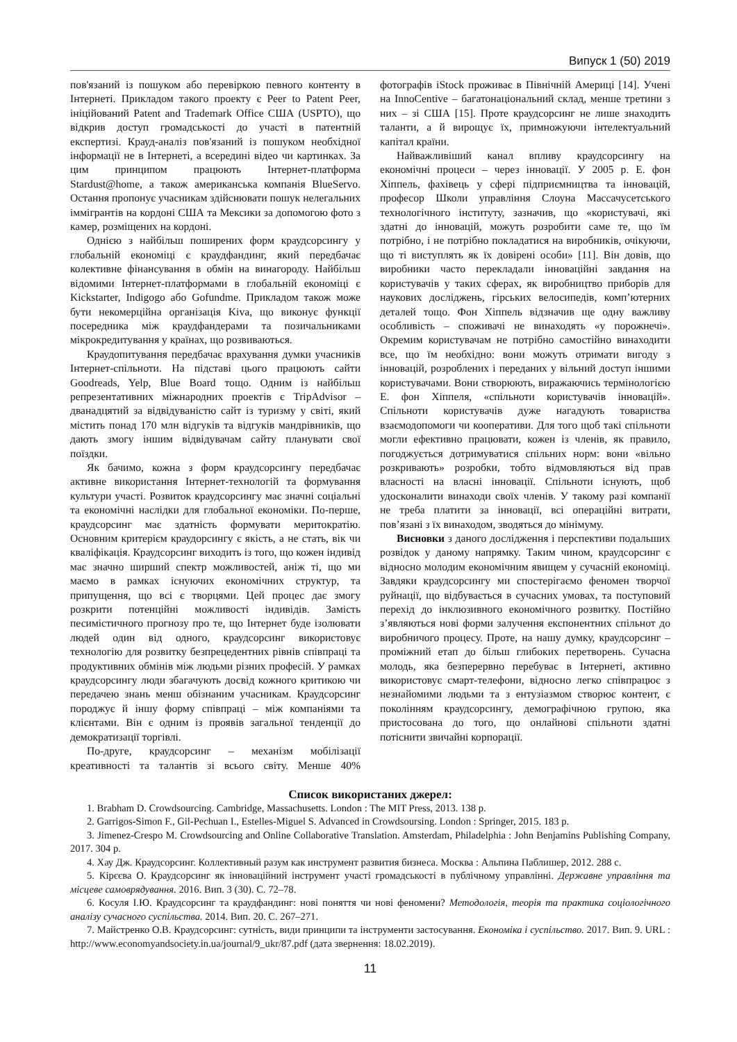Випуск 1 (50) 2019
пов'язаний із пошуком або перевіркою певного контенту в Інтернеті. Прикладом такого проекту є Peer to Patent Peer, ініційований Patent and Trademark Office США (USPTO), що відкрив доступ громадськості до участі в патентній експертизі. Крауд-аналіз пов'язаний із пошуком необхідної інформації не в Інтернеті, а всередині відео чи картинках. За цим принципом працюють Інтернет-платформа Stardust@home, а також американська компанія BlueServo. Остання пропонує учасникам здійснювати пошук нелегальних іммігрантів на кордоні США та Мексики за допомогою фото з камер, розміщених на кордоні.
Однією з найбільш поширених форм краудсорсингу у глобальній економіці є краудфандинг, який передбачає колективне фінансування в обмін на винагороду. Найбільш відомими Інтернет-платформами в глобальній економіці є Kickstarter, Indigogo або Gofundme. Прикладом також може бути некомерційна організація Kiva, що виконує функції посередника між краудфандерами та позичальниками мікрокредитування у країнах, що розвиваються.
Краудопитування передбачає врахування думки учасників Інтернет-спільноти. На підставі цього працюють сайти Goodreads, Yelp, Blue Board тощо. Одним із найбільш репрезентативних міжнародних проектів є TripAdvisor – дванадцятий за відвідуваністю сайт із туризму у світі, який містить понад 170 млн відгуків та відгуків мандрівників, що дають змогу іншим відвідувачам сайту планувати свої поїздки.
Як бачимо, кожна з форм краудсорсингу передбачає активне використання Інтернет-технологій та формування культури участі. Розвиток краудсорсингу має значні соціальні та економічні наслідки для глобальної економіки. По-перше, краудсорсинг має здатність формувати меритократію. Основним критерієм краудорсингу є якість, а не стать, вік чи кваліфікація. Краудсорсинг виходить із того, що кожен індивід має значно ширший спектр можливостей, аніж ті, що ми маємо в рамках існуючих економічних структур, та припущення, що всі є творцями. Цей процес дає змогу розкрити потенційні можливості індивідів. Замість песимістичного прогнозу про те, що Інтернет буде ізолювати людей один від одного, краудсорсинг використовує технологію для розвитку безпрецедентних рівнів співпраці та продуктивних обмінів між людьми різних професій. У рамках краудсорсингу люди збагачують досвід кожного критикою чи передачею знань менш обізнаним учасникам. Краудсорсинг породжує й іншу форму співпраці – між компаніями та клієнтами. Він є одним із проявів загальної тенденції до демократизації торгівлі.
По-друге, краудсорсинг – механізм мобілізації креативності та талантів зі всього світу. Менше 40% фотографів iStock проживає в Північній Америці [14]. Учені на InnoCentive – багатонаціональний склад, менше третини з них – зі США [15]. Проте краудсорсинг не лише знаходить таланти, а й вирощує їх, примножуючи інтелектуальний капітал країни.
Найважливіший канал впливу краудсорсингу на економічні процеси – через інновації. У 2005 р. Е. фон Хіппель, фахівець у сфері підприємництва та інновацій, професор Школи управління Слоуна Массачусетського технологічного інституту, зазначив, що «користувачі, які здатні до інновацій, можуть розробити саме те, що їм потрібно, і не потрібно покладатися на виробників, очікуючи, що ті виступлять як їх довірені особи» [11]. Він довів, що виробники часто перекладали інноваційні завдання на користувачів у таких сферах, як виробництво приборів для наукових досліджень, гірських велосипедів, комп’ютерних деталей тощо. Фон Хіппель відзначив ще одну важливу особливість – споживачі не винаходять «у порожнечі». Окремим користувачам не потрібно самостійно винаходити все, що їм необхідно: вони можуть отримати вигоду з інновацій, розроблених і переданих у вільний доступ іншими користувачами. Вони створюють, виражаючись термінологією Е. фон Хіппеля, «спільноти користувачів інновацій». Спільноти користувачів дуже нагадують товариства взаємодопомоги чи кооперативи. Для того щоб такі спільноти могли ефективно працювати, кожен із членів, як правило, погоджується дотримуватися спільних норм: вони «вільно розкривають» розробки, тобто відмовляються від прав власності на власні інновації. Спільноти існують, щоб удосконалити винаходи своїх членів. У такому разі компанії не треба платити за інновації, всі операційні витрати, пов’язані з їх винаходом, зводяться до мінімуму.
Висновки з даного дослідження і перспективи подальших розвідок у даному напрямку. Таким чином, краудсорсинг є відносно молодим економічним явищем у сучасній економіці. Завдяки краудсорсингу ми спостерігаємо феномен творчої руйнації, що відбувається в сучасних умовах, та поступовий перехід до інклюзивного економічного розвитку. Постійно з’являються нові форми залучення експонентних спільнот до виробничого процесу. Проте, на нашу думку, краудсорсинг – проміжний етап до більш глибоких перетворень. Сучасна молодь, яка безперервно перебуває в Інтернеті, активно використовує смарт-телефони, відносно легко співпрацює з незнайомими людьми та з ентузіазмом створює контент, є поколінням краудсорсингу, демографічною групою, яка пристосована до того, що онлайнові спільноти здатні потіснити звичайні корпорації.
Список використаних джерел:
1. Brabham D. Crowdsourcing. Cambridge, Massachusetts. London : The MIT Press, 2013. 138 p.
2. Garrigos-Simon F., Gil-Pechuan I., Estelles-Miguel S. Advanced in Crowdsoursing. London : Springer, 2015. 183 p.
3. Jimenez-Crespo M. Crowdsourcing and Online Collaborative Translation. Amsterdam, Philadelphia : John Benjamins Publishing Company, 2017. 304 p.
4. Хау Дж. Краудсорсинг. Коллективный разум как инструмент развития бизнеса. Москва : Альпина Паблишер, 2012. 288 с.
5. Кірєєва О. Краудсорсинг як інноваційний інструмент участі громадськості в публічному управлінні. Державне управління та місцеве самоврядування. 2016. Вип. 3 (30). С. 72–78.
6. Косуля І.Ю. Краудсорсинг та краудфандинг: нові поняття чи нові феномени? Методологія, теорія та практика соціологічного аналізу сучасного суспільства. 2014. Вип. 20. С. 267–271.
7. Майстренко О.В. Краудсорсинг: сутність, види принципи та інструменти застосування. Економіка і суспільство. 2017. Вип. 9. URL : http://www.economyandsociety.in.ua/journal/9_ukr/87.pdf (дата звернення: 18.02.2019).
11